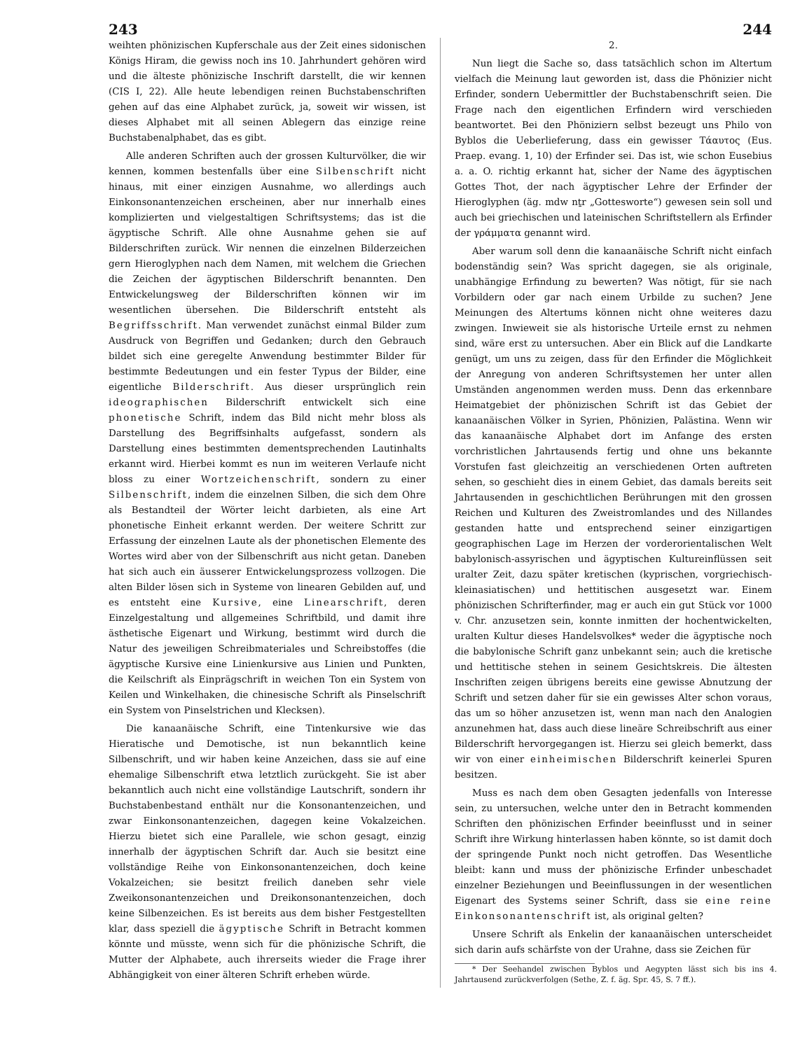243 244
weihten phönizischen Kupferschale aus der Zeit eines sidonischen Königs Hiram, die gewiss noch ins 10. Jahrhundert gehören wird und die älteste phönizische Inschrift darstellt, die wir kennen (CIS I, 22). Alle heute lebendigen reinen Buchstabenschriften gehen auf das eine Alphabet zurück, ja, soweit wir wissen, ist dieses Alphabet mit all seinen Ablegern das einzige reine Buchstabenalphabet, das es gibt.
Alle anderen Schriften auch der grossen Kulturvölker, die wir kennen, kommen bestenfalls über eine Silbenschrift nicht hinaus, mit einer einzigen Ausnahme, wo allerdings auch Einkonsonantenzeichen erscheinen, aber nur innerhalb eines komplizierten und vielgestaltigen Schriftsystems; das ist die ägyptische Schrift. Alle ohne Ausnahme gehen sie auf Bilderschriften zurück. Wir nennen die einzelnen Bilderzeichen gern Hieroglyphen nach dem Namen, mit welchem die Griechen die Zeichen der ägyptischen Bilderschrift benannten. Den Entwickelungsweg der Bilderschriften können wir im wesentlichen übersehen. Die Bilderschrift entsteht als Begriffsschrift. Man verwendet zunächst einmal Bilder zum Ausdruck von Begriffen und Gedanken; durch den Gebrauch bildet sich eine geregelte Anwendung bestimmter Bilder für bestimmte Bedeutungen und ein fester Typus der Bilder, eine eigentliche Bilderschrift. Aus dieser ursprünglich rein ideographischen Bilderschrift entwickelt sich eine phonetische Schrift, indem das Bild nicht mehr bloss als Darstellung des Begriffsinhalts aufgefasst, sondern als Darstellung eines bestimmten dementsprechenden Lautinhalts erkannt wird. Hierbei kommt es nun im weiteren Verlaufe nicht bloss zu einer Wortzeichenschrift, sondern zu einer Silbenschrift, indem die einzelnen Silben, die sich dem Ohre als Bestandteil der Wörter leicht darbieten, als eine Art phonetische Einheit erkannt werden. Der weitere Schritt zur Erfassung der einzelnen Laute als der phonetischen Elemente des Wortes wird aber von der Silbenschrift aus nicht getan. Daneben hat sich auch ein äusserer Entwickelungsprozess vollzogen. Die alten Bilder lösen sich in Systeme von linearen Gebilden auf, und es entsteht eine Kursive, eine Linearschrift, deren Einzelgestaltung und allgemeines Schriftbild, und damit ihre ästhetische Eigenart und Wirkung, bestimmt wird durch die Natur des jeweiligen Schreibmateriales und Schreibstoffes (die ägyptische Kursive eine Linienkursive aus Linien und Punkten, die Keilschrift als Einprägschrift in weichen Ton ein System von Keilen und Winkelhaken, die chinesische Schrift als Pinselschrift ein System von Pinselstrichen und Klecksen).
Die kanaanäische Schrift, eine Tintenkursive wie das Hieratische und Demotische, ist nun bekanntlich keine Silbenschrift, und wir haben keine Anzeichen, dass sie auf eine ehemalige Silbenschrift etwa letztlich zurückgeht. Sie ist aber bekanntlich auch nicht eine vollständige Lautschrift, sondern ihr Buchstabenbestand enthält nur die Konsonantenzeichen, und zwar Einkonsonantenzeichen, dagegen keine Vokalzeichen. Hierzu bietet sich eine Parallele, wie schon gesagt, einzig innerhalb der ägyptischen Schrift dar. Auch sie besitzt eine vollständige Reihe von Einkonsonantenzeichen, doch keine Vokalzeichen; sie besitzt freilich daneben sehr viele Zweikonsonantenzeichen und Dreikonsonantenzeichen, doch keine Silbenzeichen. Es ist bereits aus dem bisher Festgestellten klar, dass speziell die ägyptische Schrift in Betracht kommen könnte und müsste, wenn sich für die phönizische Schrift, die Mutter der Alphabete, auch ihrerseits wieder die Frage ihrer Abhängigkeit von einer älteren Schrift erheben würde.
2.
Nun liegt die Sache so, dass tatsächlich schon im Altertum vielfach die Meinung laut geworden ist, dass die Phönizier nicht Erfinder, sondern Uebermittler der Buchstabenschrift seien. Die Frage nach den eigentlichen Erfindern wird verschieden beantwortet. Bei den Phöniziern selbst bezeugt uns Philo von Byblos die Ueberlieferung, dass ein gewisser Τάαυτος (Eus. Praep. evang. 1, 10) der Erfinder sei. Das ist, wie schon Eusebius a. a. O. richtig erkannt hat, sicher der Name des ägyptischen Gottes Thot, der nach ägyptischer Lehre der Erfinder der Hieroglyphen (äg. mdw nṯr „Gottesworte“) gewesen sein soll und auch bei griechischen und lateinischen Schriftstellern als Erfinder der γράμματα genannt wird.
Aber warum soll denn die kanaanäische Schrift nicht einfach bodenständig sein? Was spricht dagegen, sie als originale, unabhängige Erfindung zu bewerten? Was nötigt, für sie nach Vorbildern oder gar nach einem Urbilde zu suchen? Jene Meinungen des Altertums können nicht ohne weiteres dazu zwingen. Inwieweit sie als historische Urteile ernst zu nehmen sind, wäre erst zu untersuchen. Aber ein Blick auf die Landkarte genügt, um uns zu zeigen, dass für den Erfinder die Möglichkeit der Anregung von anderen Schriftsystemen her unter allen Umständen angenommen werden muss. Denn das erkennbare Heimatgebiet der phönizischen Schrift ist das Gebiet der kanaanäischen Völker in Syrien, Phönizien, Palästina. Wenn wir das kanaanäische Alphabet dort im Anfange des ersten vorchristlichen Jahrtausends fertig und ohne uns bekannte Vorstufen fast gleichzeitig an verschiedenen Orten auftreten sehen, so geschieht dies in einem Gebiet, das damals bereits seit Jahrtausenden in geschichtlichen Berührungen mit den grossen Reichen und Kulturen des Zweistromlandes und des Nillandes gestanden hatte und entsprechend seiner einzigartigen geographischen Lage im Herzen der vorderorientalischen Welt babylonisch-assyrischen und ägyptischen Kultureinflüssen seit uralter Zeit, dazu später kretischen (kyprischen, vorgriechisch-kleinasiatischen) und hettitischen ausgesetzt war. Einem phönizischen Schrifterfinder, mag er auch ein gut Stück vor 1000 v. Chr. anzusetzen sein, konnte inmitten der hochentwickelten, uralten Kultur dieses Handelsvolkes* weder die ägyptische noch die babylonische Schrift ganz unbekannt sein; auch die kretische und hettitische stehen in seinem Gesichtskreis. Die ältesten Inschriften zeigen übrigens bereits eine gewisse Abnutzung der Schrift und setzen daher für sie ein gewisses Alter schon voraus, das um so höher anzusetzen ist, wenn man nach den Analogien anzunehmen hat, dass auch diese lineäre Schreibschrift aus einer Bilderschrift hervorgegangen ist. Hierzu sei gleich bemerkt, dass wir von einer einheimischen Bilderschrift keinerlei Spuren besitzen.
Muss es nach dem oben Gesagten jedenfalls von Interesse sein, zu untersuchen, welche unter den in Betracht kommenden Schriften den phönizischen Erfinder beeinflusst und in seiner Schrift ihre Wirkung hinterlassen haben könnte, so ist damit doch der springende Punkt noch nicht getroffen. Das Wesentliche bleibt: kann und muss der phönizische Erfinder unbeschadet einzelner Beziehungen und Beeinflussungen in der wesentlichen Eigenart des Systems seiner Schrift, dass sie eine reine Einkonsonantenschrift ist, als original gelten?
Unsere Schrift als Enkelin der kanaanäischen unterscheidet sich darin aufs schärfste von der Urahne, dass sie Zeichen für
* Der Seehandel zwischen Byblos und Aegypten lässt sich bis ins 4. Jahrtausend zurückverfolgen (Sethe, Z. f. äg. Spr. 45, S. 7 ff.).